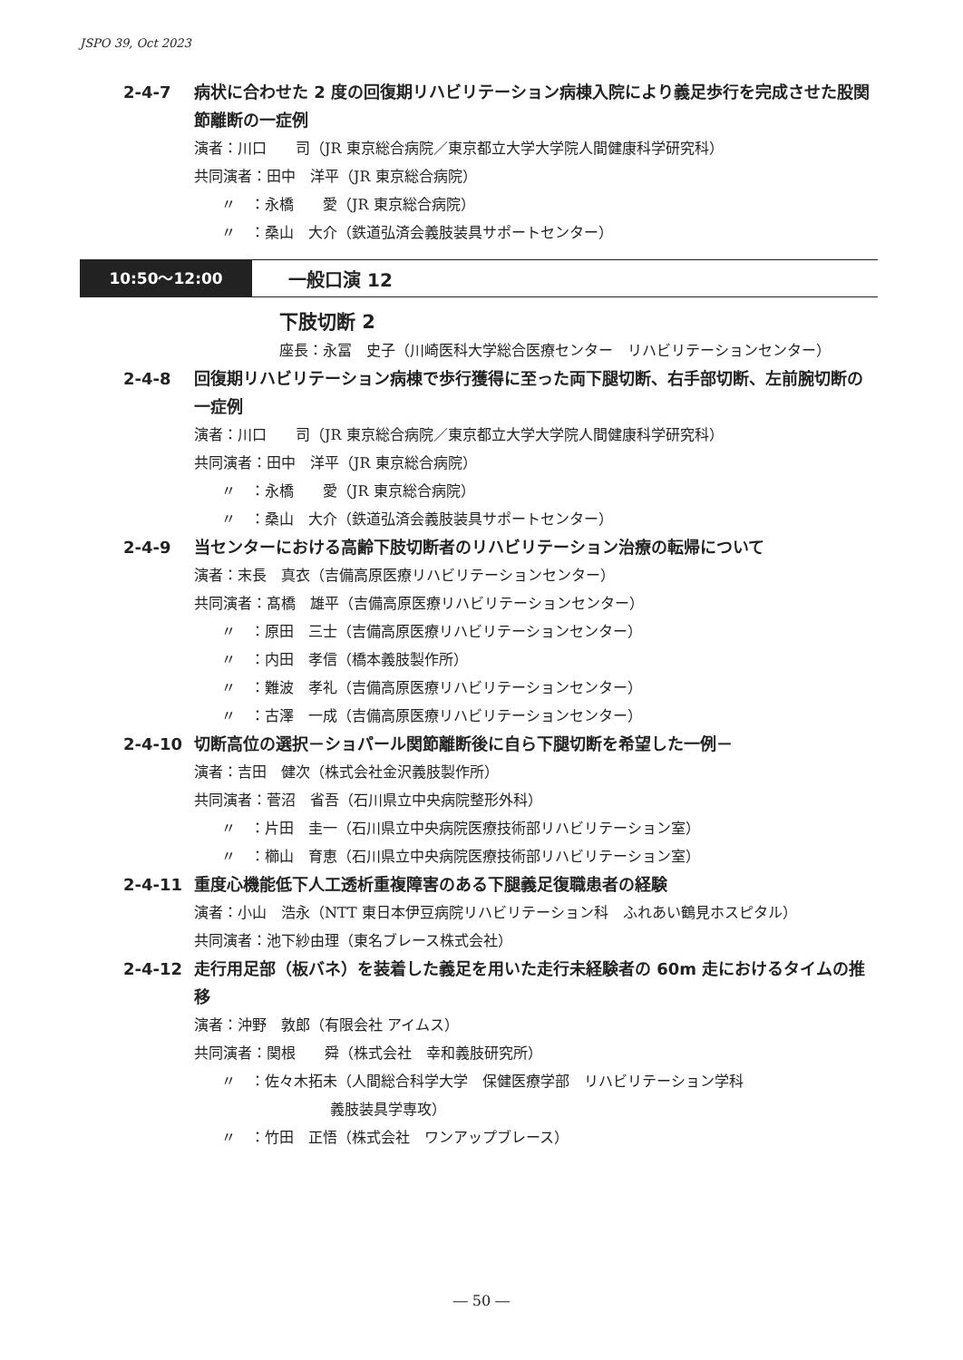JSPO 39, Oct 2023
2-4-7 病状に合わせた 2 度の回復期リハビリテーション病棟入院により義足歩行を完成させた股関節離断の一症例
演者：川口　　司（JR 東京総合病院／東京都立大学大学院人間健康科学研究科）
共同演者：田中　洋平（JR 東京総合病院）
〃　：永橋　　愛（JR 東京総合病院）
〃　：桑山　大介（鉄道弘済会義肢装具サポートセンター）
10:50〜12:00 一般口演 12
下肢切断 2
座長：永冨　史子（川崎医科大学総合医療センター　リハビリテーションセンター）
2-4-8 回復期リハビリテーション病棟で歩行獲得に至った両下腿切断、右手部切断、左前腕切断の一症例
演者：川口　　司（JR 東京総合病院／東京都立大学大学院人間健康科学研究科）
共同演者：田中　洋平（JR 東京総合病院）
〃　：永橋　　愛（JR 東京総合病院）
〃　：桑山　大介（鉄道弘済会義肢装具サポートセンター）
2-4-9 当センターにおける高齢下肢切断者のリハビリテーション治療の転帰について
演者：末長　真衣（吉備高原医療リハビリテーションセンター）
共同演者：髙橋　雄平（吉備高原医療リハビリテーションセンター）
〃　：原田　三士（吉備高原医療リハビリテーションセンター）
〃　：内田　孝信（橋本義肢製作所）
〃　：難波　孝礼（吉備高原医療リハビリテーションセンター）
〃　：古澤　一成（吉備高原医療リハビリテーションセンター）
2-4-10 切断高位の選択－ショパール関節離断後に自ら下腿切断を希望した一例－
演者：吉田　健次（株式会社金沢義肢製作所）
共同演者：菅沼　省吾（石川県立中央病院整形外科）
〃　：片田　圭一（石川県立中央病院医療技術部リハビリテーション室）
〃　：櫛山　育恵（石川県立中央病院医療技術部リハビリテーション室）
2-4-11 重度心機能低下人工透析重複障害のある下腿義足復職患者の経験
演者：小山　浩永（NTT 東日本伊豆病院リハビリテーション科　ふれあい鶴見ホスピタル）
共同演者：池下紗由理（東名ブレース株式会社）
2-4-12 走行用足部（板バネ）を装着した義足を用いた走行未経験者の 60m 走におけるタイムの推移
演者：沖野　敦郎（有限会社 アイムス）
共同演者：関根　　舜（株式会社　幸和義肢研究所）
〃　：佐々木拓未（人間総合科学大学　保健医療学部　リハビリテーション学科
義肢装具学専攻）
〃　：竹田　正悟（株式会社　ワンアップブレース）
― 50 ―